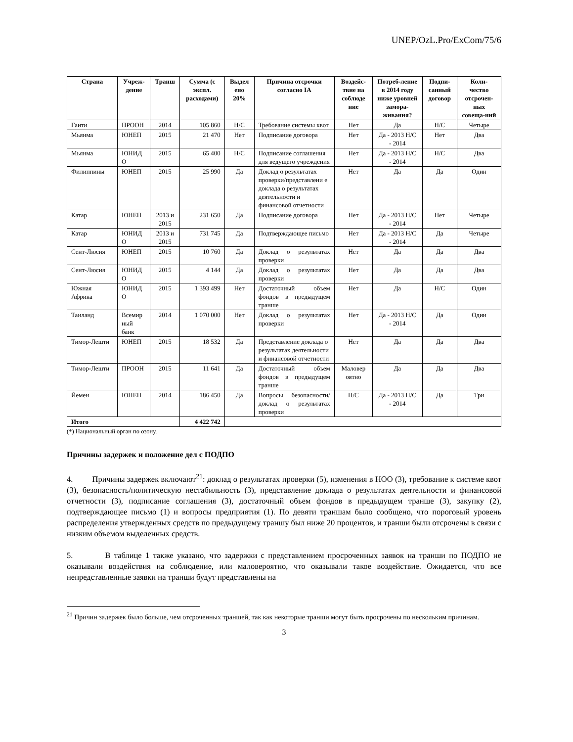UNEP/OzL.Pro/ExCom/75/6
| Страна | Учреж-дение | Транш | Сумма (с экспл. расходами) | Выдел ено 20% | Причина отсрочки согласно IA | Воздейс-твие на соблюде ние | Потреб-ление в 2014 году ниже уровней замора-живания? | Подпи-санный договор | Коли-чество отсрочен-ных совеща-ний |
| --- | --- | --- | --- | --- | --- | --- | --- | --- | --- |
| Гаити | ПРООН | 2014 | 105 860 | Н/С | Требование системы квот | Нет | Да | Н/С | Четыре |
| Мьянма | ЮНЕП | 2015 | 21 470 | Нет | Подписание договора | Нет | Да - 2013 Н/С - 2014 | Нет | Два |
| Мьянма | ЮНИД О | 2015 | 65 400 | Н/С | Подписание соглашения для ведущего учреждения | Нет | Да - 2013 Н/С - 2014 | Н/С | Два |
| Филиппины | ЮНЕП | 2015 | 25 990 | Да | Доклад о результатах проверки/представлени е доклада о результатах деятельности и финансовой отчетности | Нет | Да | Да | Один |
| Катар | ЮНЕП | 2013 и 2015 | 231 650 | Да | Подписание договора | Нет | Да - 2013 Н/С - 2014 | Нет | Четыре |
| Катар | ЮНИД О | 2013 и 2015 | 731 745 | Да | Подтверждающее письмо | Нет | Да - 2013 Н/С - 2014 | Да | Четыре |
| Сент-Люсия | ЮНЕП | 2015 | 10 760 | Да | Доклад о результатах проверки | Нет | Да | Да | Два |
| Сент-Люсия | ЮНИД О | 2015 | 4 144 | Да | Доклад о результатах проверки | Нет | Да | Да | Два |
| Южная Африка | ЮНИД О | 2015 | 1 393 499 | Нет | Достаточный объем фондов в предыдущем транше | Нет | Да | Н/С | Один |
| Таиланд | Всемир ный банк | 2014 | 1 070 000 | Нет | Доклад о результатах проверки | Нет | Да - 2013 Н/С - 2014 | Да | Один |
| Тимор-Лешти | ЮНЕП | 2015 | 18 532 | Да | Представление доклада о результатах деятельности и финансовой отчетности | Нет | Да | Да | Два |
| Тимор-Лешти | ПРООН | 2015 | 11 641 | Да | Достаточный объем фондов в предыдущем транше | Маловер оятно | Да | Да | Два |
| Йемен | ЮНЕП | 2014 | 186 450 | Да | Вопросы безопасности/доклад о результатах проверки | Н/С | Да - 2013 Н/С - 2014 | Да | Три |
| Итого | | | 4 422 742 | | | | | | |
(*) Национальный орган по озону.
Причины задержек и положение дел с ПОДПО
4. Причины задержек включают<sup>21</sup>: доклад о результатах проверки (5), изменения в НОО (3), требование к системе квот (3), безопасность/политическую нестабильность (3), представление доклада о результатах деятельности и финансовой отчетности (3), подписание соглашения (3), достаточный объем фондов в предыдущем транше (3), закупку (2), подтверждающее письмо (1) и вопросы предприятия (1). По девяти траншам было сообщено, что пороговый уровень распределения утвержденных средств по предыдущему траншу был ниже 20 процентов, и транши были отсрочены в связи с низким объемом выделенных средств.
5. В таблице 1 также указано, что задержки с представлением просроченных заявок на транши по ПОДПО не оказывали воздействия на соблюдение, или маловероятно, что оказывали такое воздействие. Ожидается, что все непредставленные заявки на транши будут представлены на
<sup>21</sup> Причин задержек было больше, чем отсроченных траншей, так как некоторые транши могут быть просрочены по нескольким причинам.
3